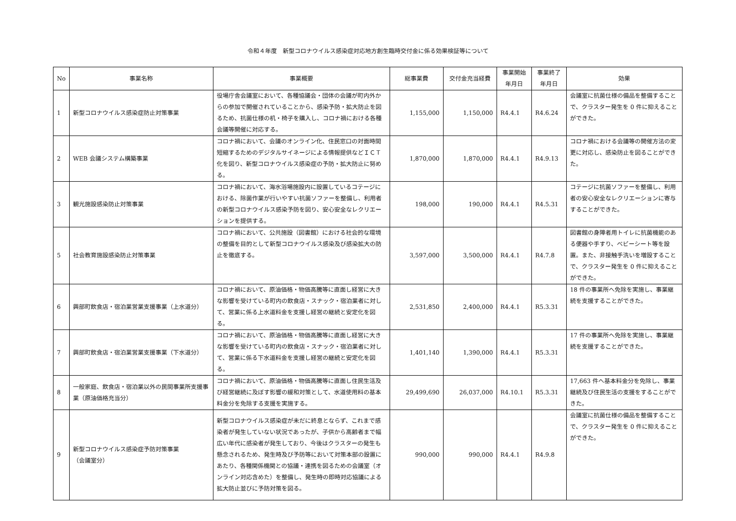令和４年度　新型コロナウイルス感染症対応地方創生臨時交付金に係る効果検証等について
| No | 事業名称 | 事業概要 | 総事業費 | 交付金充当経費 | 事業開始 年月日 | 事業終了 年月日 | 効果 |
| --- | --- | --- | --- | --- | --- | --- | --- |
| 1 | 新型コロナウイルス感染症防止対策事業 | 役場庁舎会議室において、各種協議会・団体の会議が町内外からの参加で開催されていることから、感染予防・拡大防止を図るため、抗菌仕様の机・椅子を購入し、コロナ禍における各種会議等開催に対応する。 | 1,155,000 | 1,150,000 | R4.4.1 | R4.6.24 | 会議室に抗菌仕様の備品を整備することで、クラスター発生を 0 件に抑えることができた。 |
| 2 | WEB 会議システム構築事業 | コロナ禍において、会議のオンライン化、住民窓口の対面時間短縮するためのデジタルサイネージによる情報提供などＩＣＴ化を図り、新型コロナウイルス感染症の予防・拡大防止に努める。 | 1,870,000 | 1,870,000 | R4.4.1 | R4.9.13 | コロナ禍における会議等の開催方法の変更に対応し、感染防止を図ることができた。 |
| 3 | 観光施設感染防止対策事業 | コロナ禍において、海水浴場施設内に設置しているコテージにおける、除菌作業が行いやすい抗菌ソファーを整備し、利用者の新型コロナウイルス感染予防を図り、安心安全なレクリエーションを提供する。 | 198,000 | 190,000 | R4.4.1 | R4.5.31 | コテージに抗菌ソファーを整備し、利用者の安心安全なレクリエーションに寄与することができた。 |
| 5 | 社会教育施設感染防止対策事業 | コロナ禍において、公共施設（図書館）における社会的な環境の整備を目的として新型コロナウイルス感染及び感染拡大の防止を徹底する。 | 3,597,000 | 3,500,000 | R4.4.1 | R4.7.8 | 図書館の身障者用トイレに抗菌機能のある便器や手すり、ベビーシート等を設置。また、非接触手洗いを増設することで、クラスター発生を 0 件に抑えることができた。 |
| 6 | 興部町飲食店・宿泊業営業支援事業（上水道分） | コロナ禍において、原油価格・物価高騰等に直面し経営に大きな影響を受けている町内の飲食店・スナック・宿泊業者に対して、営業に係る上水道料金を支援し経営の継続と安定化を図る。 | 2,531,850 | 2,400,000 | R4.4.1 | R5.3.31 | 18 件の事業所へ免除を実施し、事業継続を支援することができた。 |
| 7 | 興部町飲食店・宿泊業営業支援事業（下水道分） | コロナ禍において、原油価格・物価高騰等に直面し経営に大きな影響を受けている町内の飲食店・スナック・宿泊業者に対して、営業に係る下水道料金を支援し経営の継続と安定化を図る。 | 1,401,140 | 1,390,000 | R4.4.1 | R5.3.31 | 17 件の事業所へ免除を実施し、事業継続を支援することができた。 |
| 8 | 一般家庭、飲食店・宿泊業以外の民間事業所支援事業（原油価格充当分） | コロナ禍において、原油価格・物価高騰等に直面し住民生活及び経営継続に及ぼす影響の緩和対策として、水道使用料の基本料金分を免除する支援を実施する。 | 29,499,690 | 26,037,000 | R4.10.1 | R5.3.31 | 17,663 件へ基本料金分を免除し、事業継続及び住民生活の支援をすることができた。 |
| 9 | 新型コロナウイルス感染症予防対策事業 （会議室分） | 新型コロナウイルス感染症が未だに終息とならず、これまで感染者が発生していない状況であったが、子供から高齢者まで幅広い年代に感染者が発生しており、今後はクラスターの発生も懸念されるため、発生時及び予防等において対策本部の設置にあたり、各種関係機関との協議・連携を図るための会議室（オンライン対応含めた）を整備し、発生時の即時対応協議による拡大防止並びに予防対策を図る。 | 990,000 | 990,000 | R4.4.1 | R4.9.8 | 会議室に抗菌仕様の備品を整備することで、クラスター発生を 0 件に抑えることができた。 |